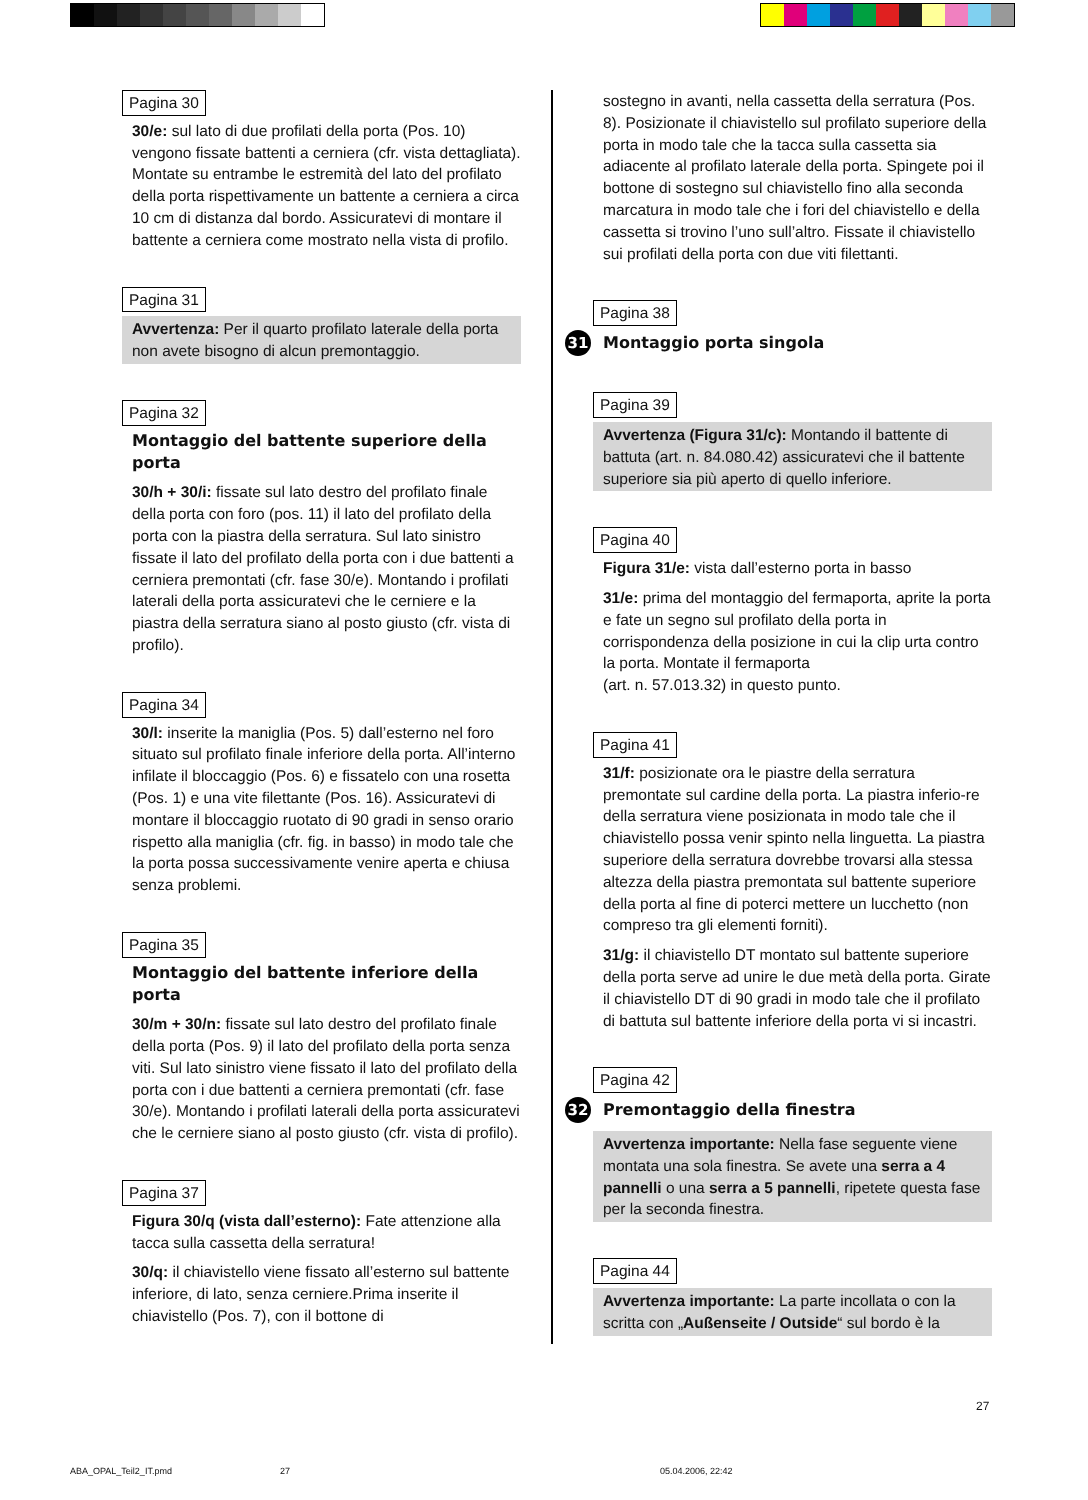Pagina 30
30/e: sul lato di due profilati della porta (Pos. 10) vengono fissate battenti a cerniera (cfr. vista dettagliata). Montate su entrambe le estremità del lato del profilato della porta rispettivamente un battente a cerniera a circa 10 cm di distanza dal bordo. Assicuratevi di montare il battente a cerniera come mostrato nella vista di profilo.
Pagina 31
Avvertenza: Per il quarto profilato laterale della porta non avete bisogno di alcun premontaggio.
Pagina 32
Montaggio del battente superiore della porta
30/h + 30/i: fissate sul lato destro del profilato finale della porta con foro (pos. 11) il lato del profilato della porta con la piastra della serratura. Sul lato sinistro fissate il lato del profilato della porta con i due battenti a cerniera premontati (cfr. fase 30/e). Montando i profilati laterali della porta assicuratevi che le cerniere e la piastra della serratura siano al posto giusto (cfr. vista di profilo).
Pagina 34
30/l: inserite la maniglia (Pos. 5) dall’esterno nel foro situato sul profilato finale inferiore della porta. All’interno infilate il bloccaggio (Pos. 6) e fissatelo con una rosetta (Pos. 1) e una vite filettante (Pos. 16). Assicuratevi di montare il bloccaggio ruotato di 90 gradi in senso orario rispetto alla maniglia (cfr. fig. in basso) in modo tale che la porta possa successivamente venire aperta e chiusa senza problemi.
Pagina 35
Montaggio del battente inferiore della porta
30/m + 30/n: fissate sul lato destro del profilato finale della porta (Pos. 9) il lato del profilato della porta senza viti. Sul lato sinistro viene fissato il lato del profilato della porta con i due battenti a cerniera premontati (cfr. fase 30/e). Montando i profilati laterali della porta assicuratevi che le cerniere siano al posto giusto (cfr. vista di profilo).
Pagina 37
Figura 30/q (vista dall’esterno): Fate attenzione alla tacca sulla cassetta della serratura!
30/q: il chiavistello viene fissato all’esterno sul battente inferiore, di lato, senza cerniere.Prima inserite il chiavistello (Pos. 7), con il bottone di
sostegno in avanti, nella cassetta della serratura (Pos. 8). Posizionate il chiavistello sul profilato superiore della porta in modo tale che la tacca sulla cassetta sia adiacente al profilato laterale della porta. Spingete poi il bottone di sostegno sul chiavistello fino alla seconda marcatura in modo tale che i fori del chiavistello e della cassetta si trovino l’uno sull’altro. Fissate il chiavistello sui profilati della porta con due viti filettanti.
Pagina 38
31 Montaggio porta singola
Pagina 39
Avvertenza (Figura 31/c): Montando il battente di battuta (art. n. 84.080.42) assicuratevi che il battente superiore sia più aperto di quello inferiore.
Pagina 40
Figura 31/e: vista dall’esterno porta in basso
31/e: prima del montaggio del fermaporta, aprite la porta e fate un segno sul profilato della porta in corrispondenza della posizione in cui la clip urta contro la porta. Montate il fermaporta
(art. n. 57.013.32) in questo punto.
Pagina 41
31/f: posizionate ora le piastre della serratura premontate sul cardine della porta. La piastra inferio-re della serratura viene posizionata in modo tale che il chiavistello possa venir spinto nella linguetta. La piastra superiore della serratura dovrebbe trovarsi alla stessa altezza della piastra premontata sul battente superiore della porta al fine di poterci mettere un lucchetto (non compreso tra gli elementi forniti).
31/g: il chiavistello DT montato sul battente superiore della porta serve ad unire le due metà della porta. Girate il chiavistello DT di 90 gradi in modo tale che il profilato di battuta sul battente inferiore della porta vi si incastri.
Pagina 42
32 Premontaggio della finestra
Avvertenza importante: Nella fase seguente viene montata una sola finestra. Se avete una serra a 4 pannelli o una serra a 5 pannelli, ripetete questa fase per la seconda finestra.
Pagina 44
Avvertenza importante: La parte incollata o con la scritta con „Außenseite / Outside“ sul bordo è la
27
ABA_OPAL_Teil2_IT.pmd 27 05.04.2006, 22:42